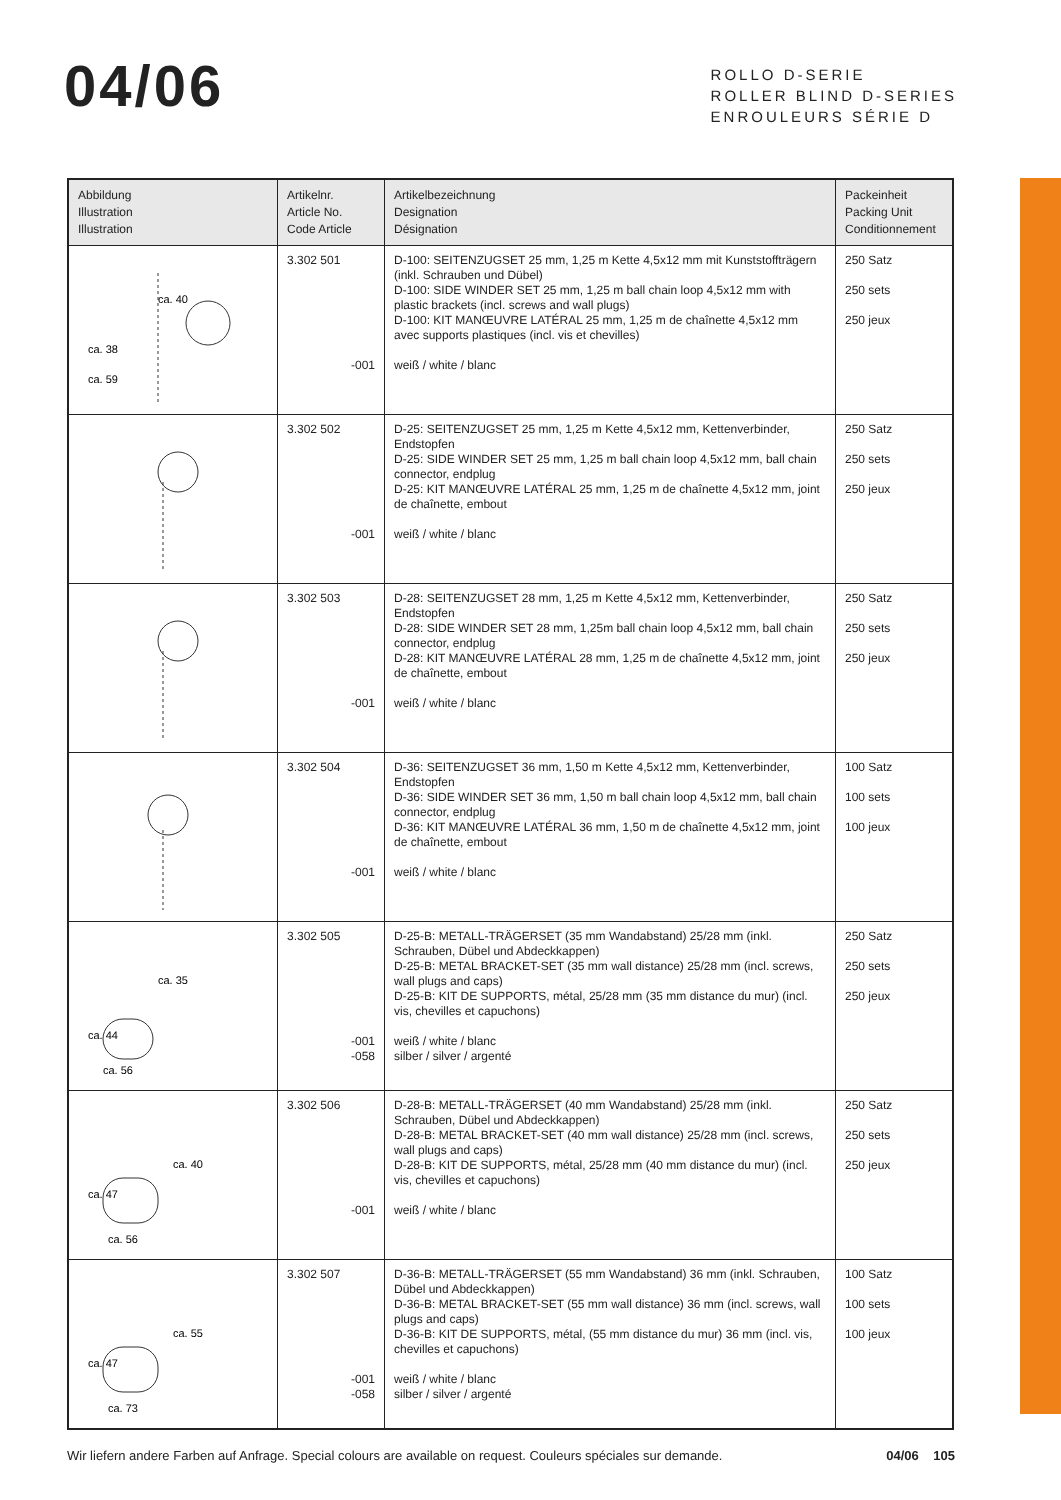04/06
ROLLO D-SERIE
ROLLER BLIND D-SERIES
ENROULEURS SÉRIE D
| Abbildung Illustration Illustration | Artikelnr. Article No. Code Article | Artikelbezeichnung Designation Désignation | Packeinheit Packing Unit Conditionnement |
| --- | --- | --- | --- |
| ca. 38 ca. 40 ca. 59 | 3.302 501 -001 | D-100: SEITENZUGSET 25 mm, 1,25 m Kette 4,5x12 mm mit Kunststoffträgern (inkl. Schrauben und Dübel) D-100: SIDE WINDER SET 25 mm, 1,25 m ball chain loop 4,5x12 mm with plastic brackets (incl. screws and wall plugs) D-100: KIT MANŒUVRE LATÉRAL 25 mm, 1,25 m de chaînette 4,5x12 mm avec supports plastiques (incl. vis et chevilles) weiß / white / blanc | 250 Satz 250 sets 250 jeux |
| | 3.302 502 -001 | D-25: SEITENZUGSET 25 mm, 1,25 m Kette 4,5x12 mm, Kettenverbinder, Endstopfen D-25: SIDE WINDER SET 25 mm, 1,25 m ball chain loop 4,5x12 mm, ball chain connector, endplug D-25: KIT MANŒUVRE LATÉRAL 25 mm, 1,25 m de chaînette 4,5x12 mm, joint de chaînette, embout weiß / white / blanc | 250 Satz 250 sets 250 jeux |
| | 3.302 503 -001 | D-28: SEITENZUGSET 28 mm, 1,25 m Kette 4,5x12 mm, Kettenverbinder, Endstopfen D-28: SIDE WINDER SET 28 mm, 1,25m ball chain loop 4,5x12 mm, ball chain connector, endplug D-28: KIT MANŒUVRE LATÉRAL 28 mm, 1,25 m de chaînette 4,5x12 mm, joint de chaînette, embout weiß / white / blanc | 250 Satz 250 sets 250 jeux |
| | 3.302 504 -001 | D-36: SEITENZUGSET 36 mm, 1,50 m Kette 4,5x12 mm, Kettenverbinder, Endstopfen D-36: SIDE WINDER SET 36 mm, 1,50 m ball chain loop 4,5x12 mm, ball chain connector, endplug D-36: KIT MANŒUVRE LATÉRAL 36 mm, 1,50 m de chaînette 4,5x12 mm, joint de chaînette, embout weiß / white / blanc | 100 Satz 100 sets 100 jeux |
| ca. 44 ca. 35 ca. 56 | 3.302 505 -001 -058 | D-25-B: METALL-TRÄGERSET (35 mm Wandabstand) 25/28 mm (inkl. Schrauben, Dübel und Abdeckkappen) D-25-B: METAL BRACKET-SET (35 mm wall distance) 25/28 mm (incl. screws, wall plugs and caps) D-25-B: KIT DE SUPPORTS, métal, 25/28 mm (35 mm distance du mur) (incl. vis, chevilles et capuchons) weiß / white / blanc silber / silver / argenté | 250 Satz 250 sets 250 jeux |
| ca. 47 ca. 40 ca. 56 | 3.302 506 -001 | D-28-B: METALL-TRÄGERSET (40 mm Wandabstand) 25/28 mm (inkl. Schrauben, Dübel und Abdeckkappen) D-28-B: METAL BRACKET-SET (40 mm wall distance) 25/28 mm (incl. screws, wall plugs and caps) D-28-B: KIT DE SUPPORTS, métal, 25/28 mm (40 mm distance du mur) (incl. vis, chevilles et capuchons) weiß / white / blanc | 250 Satz 250 sets 250 jeux |
| ca. 47 ca. 55 ca. 73 | 3.302 507 -001 -058 | D-36-B: METALL-TRÄGERSET (55 mm Wandabstand) 36 mm (inkl. Schrauben, Dübel und Abdeckkappen) D-36-B: METAL BRACKET-SET (55 mm wall distance) 36 mm (incl. screws, wall plugs and caps) D-36-B: KIT DE SUPPORTS, métal, (55 mm distance du mur) 36 mm (incl. vis, chevilles et capuchons) weiß / white / blanc silber / silver / argenté | 100 Satz 100 sets 100 jeux |
Wir liefern andere Farben auf Anfrage. Special colours are available on request. Couleurs spéciales sur demande. 04/06 105